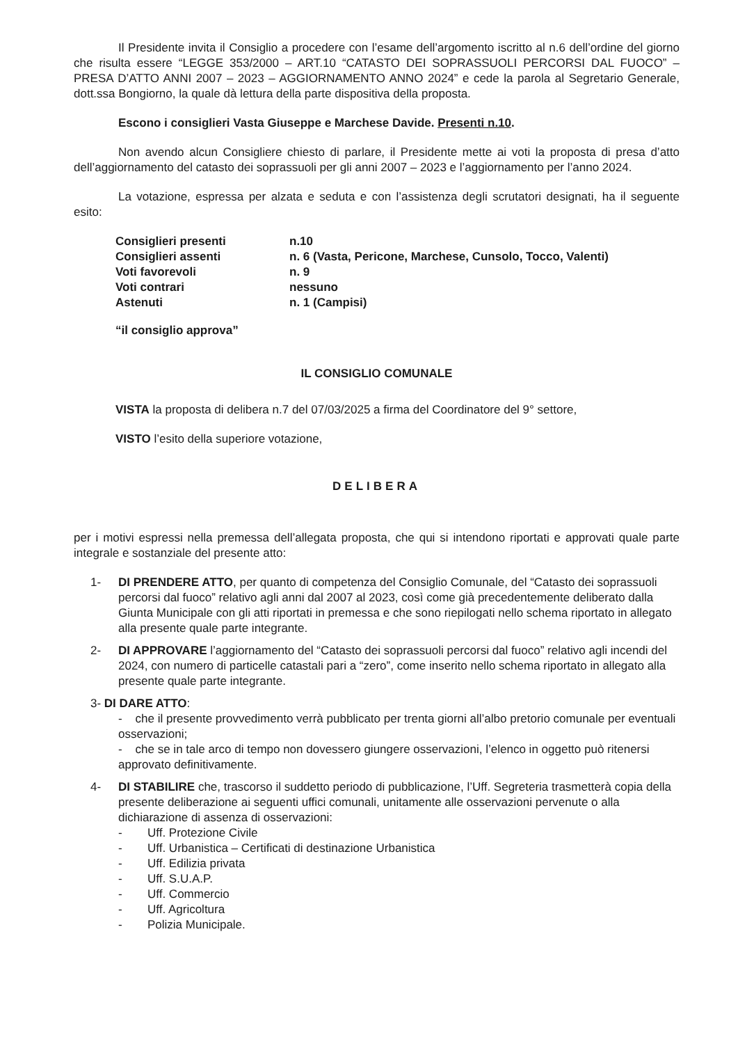Il Presidente invita il Consiglio a procedere con l’esame dell’argomento iscritto al n.6 dell’ordine del giorno che risulta essere “LEGGE 353/2000 – ART.10 “CATASTO DEI SOPRASSUOLI PERCORSI DAL FUOCO” – PRESA D’ATTO ANNI 2007 – 2023 – AGGIORNAMENTO ANNO 2024” e cede la parola al Segretario Generale, dott.ssa Bongiorno, la quale dà lettura della parte dispositiva della proposta.
Escono i consiglieri Vasta Giuseppe e Marchese Davide. Presenti n.10.
Non avendo alcun Consigliere chiesto di parlare, il Presidente mette ai voti la proposta di presa d’atto dell’aggiornamento del catasto dei soprassuoli per gli anni 2007 – 2023 e l’aggiornamento per l’anno 2024.
La votazione, espressa per alzata e seduta e con l’assistenza degli scrutatori designati, ha il seguente esito:
| Consiglieri presenti | n.10 |
| Consiglieri assenti | n. 6 (Vasta, Pericone, Marchese, Cunsolo, Tocco, Valenti) |
| Voti favorevoli | n. 9 |
| Voti contrari | nessuno |
| Astenuti | n. 1 (Campisi) |
“il consiglio approva”
IL CONSIGLIO COMUNALE
VISTA la proposta di delibera n.7 del 07/03/2025 a firma del Coordinatore del 9° settore,
VISTO l’esito della superiore votazione,
DELIBERA
per i motivi espressi nella premessa dell’allegata proposta, che qui si intendono riportati e approvati quale parte integrale e sostanziale del presente atto:
1- DI PRENDERE ATTO, per quanto di competenza del Consiglio Comunale, del “Catasto dei soprassuoli percorsi dal fuoco” relativo agli anni dal 2007 al 2023, così come già precedentemente deliberato dalla Giunta Municipale con gli atti riportati in premessa e che sono riepilogati nello schema riportato in allegato alla presente quale parte integrante.
2- DI APPROVARE l’aggiornamento del “Catasto dei soprassuoli percorsi dal fuoco” relativo agli incendi del 2024, con numero di particelle catastali pari a “zero”, come inserito nello schema riportato in allegato alla presente quale parte integrante.
3- DI DARE ATTO:
- che il presente provvedimento verrà pubblicato per trenta giorni all’albo pretorio comunale per eventuali osservazioni;
- che se in tale arco di tempo non dovessero giungere osservazioni, l’elenco in oggetto può ritenersi approvato definitivamente.
4- DI STABILIRE che, trascorso il suddetto periodo di pubblicazione, l’Uff. Segreteria trasmetterà copia della presente deliberazione ai seguenti uffici comunali, unitamente alle osservazioni pervenute o alla dichiarazione di assenza di osservazioni:
- Uff. Protezione Civile
- Uff. Urbanistica – Certificati di destinazione Urbanistica
- Uff. Edilizia privata
- Uff. S.U.A.P.
- Uff. Commercio
- Uff. Agricoltura
- Polizia Municipale.